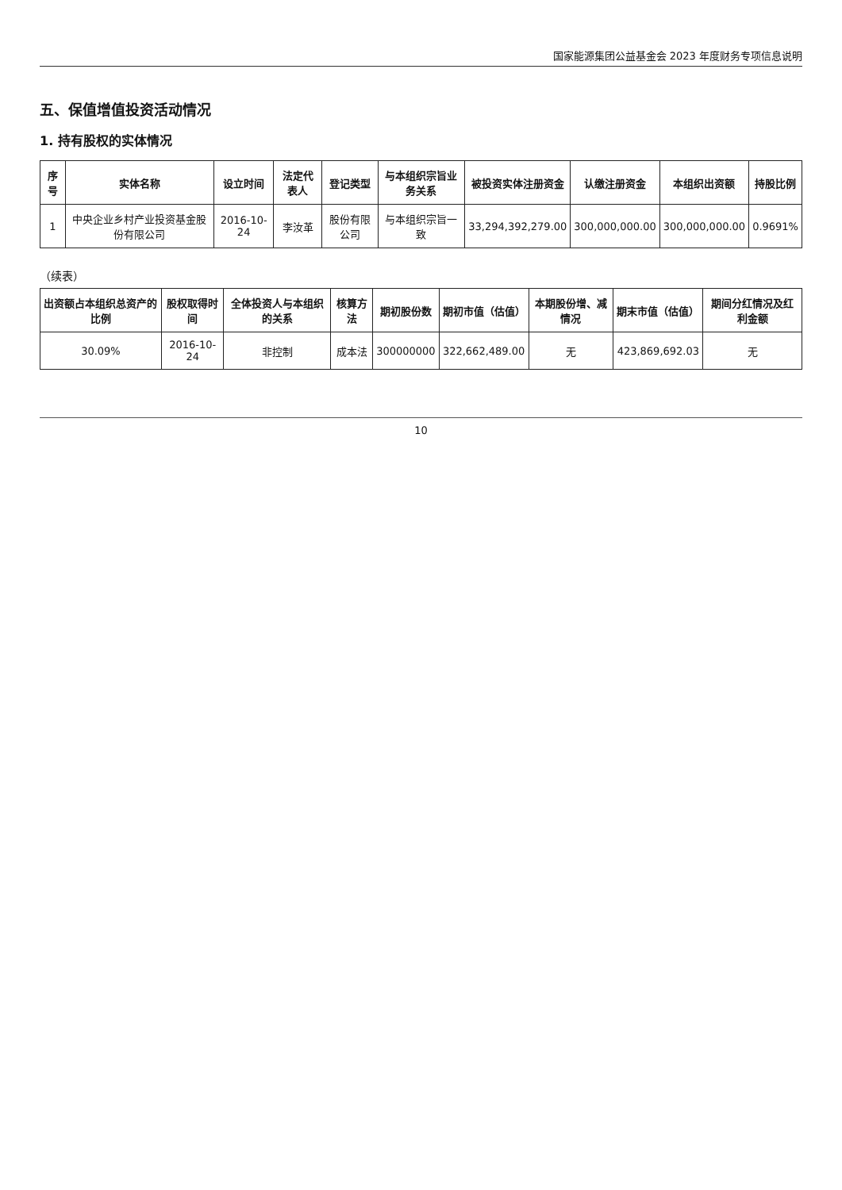国家能源集团公益基金会 2023 年度财务专项信息说明
五、保值增值投资活动情况
1. 持有股权的实体情况
| 序号 | 实体名称 | 设立时间 | 法定代表人 | 登记类型 | 与本组织宗旨业务关系 | 被投资实体注册资金 | 认缴注册资金 | 本组织出资额 | 持股比例 |
| --- | --- | --- | --- | --- | --- | --- | --- | --- | --- |
| 1 | 中央企业乡村产业投资基金股份有限公司 | 2016-10-24 | 李汝革 | 股份有限公司 | 与本组织宗旨一致 | 33,294,392,279.00 | 300,000,000.00 | 300,000,000.00 | 0.9691% |
（续表）
| 出资额占本组织总资产的比例 | 股权取得时间 | 全体投资人与本组织的关系 | 核算方法 | 期初股份数 | 期初市值（估值） | 本期股份增、减情况 | 期末市值（估值） | 期间分红情况及红利金额 |
| --- | --- | --- | --- | --- | --- | --- | --- | --- |
| 30.09% | 2016-10-24 | 非控制 | 成本法 | 300000000 | 322,662,489.00 | 无 | 423,869,692.03 | 无 |
10